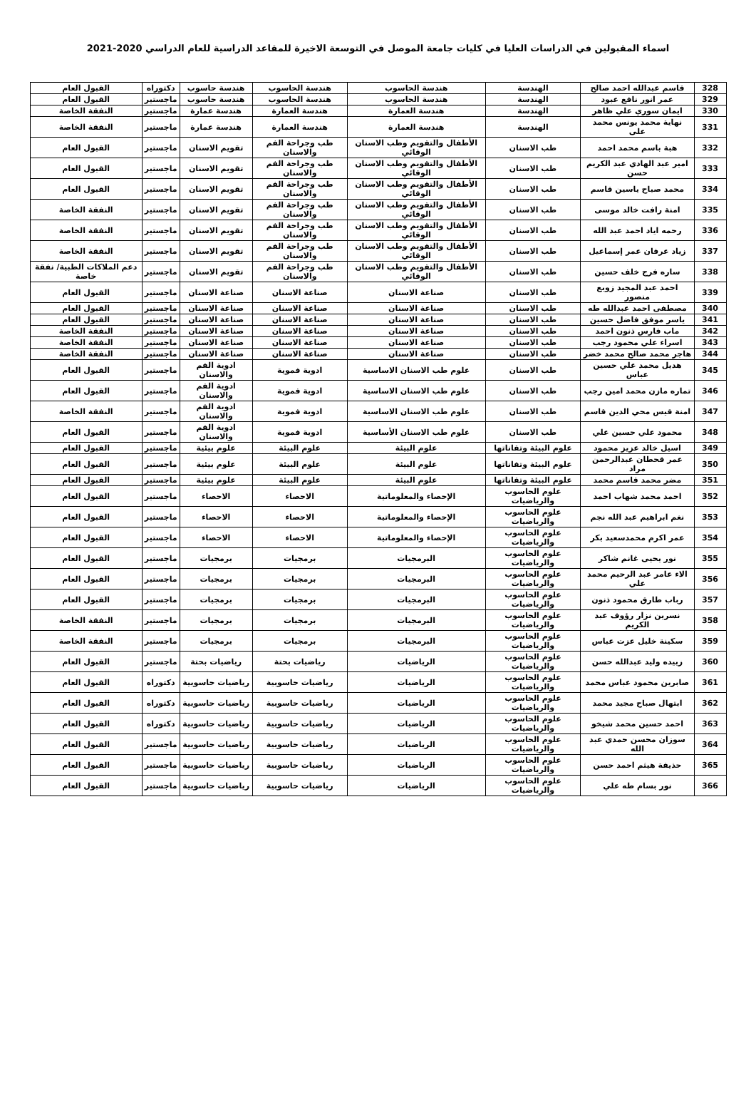اسماء المقبولين في الدراسات العليا في كليات جامعة الموصل في التوسعة الاخيرة للمقاعد الدراسية للعام الدراسي 2020-2021
| 328 | قاسم عبدالله احمد صالح | الهندسة | هندسة الحاسوب | هندسة الحاسوب | هندسة حاسوب | دكتوراه | القبول العام |
| 329 | عمر انور نافع عبود | الهندسة | هندسة الحاسوب | هندسة الحاسوب | هندسة حاسوب | ماجستير | القبول العام |
| 330 | ايمان سوري علي ظاهر | الهندسة | هندسة العمارة | هندسة العمارة | هندسة عمارة | ماجستير | النفقة الخاصة |
| 331 | نهاية محمد يونس محمد على | الهندسة | هندسة العمارة | هندسة العمارة | هندسة عمارة | ماجستير | النفقة الخاصة |
| 332 | هبة باسم محمد احمد | طب الاسنان | الأطفال والتقويم وطب الاسنان الوقائي | طب وجراحة الفم والاسنان | تقويم الاسنان | ماجستير | القبول العام |
| 333 | امير عبد الهادي عبد الكريم حسن | طب الاسنان | الأطفال والتقويم وطب الاسنان الوقائي | طب وجراحة الفم والاسنان | تقويم الاسنان | ماجستير | القبول العام |
| 334 | محمد صباح ياسين قاسم | طب الاسنان | الأطفال والتقويم وطب الاسنان الوقائي | طب وجراحة الفم والاسنان | تقويم الاسنان | ماجستير | القبول العام |
| 335 | امنة رافت خالد موسى | طب الاسنان | الأطفال والتقويم وطب الاسنان الوقائي | طب وجراحة الفم والاسنان | تقويم الاسنان | ماجستير | النفقة الخاصة |
| 336 | رحمه اياد احمد عبد الله | طب الاسنان | الأطفال والتقويم وطب الاسنان الوقائي | طب وجراحة الفم والاسنان | تقويم الاسنان | ماجستير | النفقة الخاصة |
| 337 | زياد عرفان عمر إسماعيل | طب الاسنان | الأطفال والتقويم وطب الاسنان الوقائي | طب وجراحة الفم والاسنان | تقويم الاسنان | ماجستير | النفقة الخاصة |
| 338 | ساره فرج خلف حسين | طب الاسنان | الأطفال والتقويم وطب الاسنان الوقائي | طب وجراحة الفم والاسنان | تقويم الاسنان | ماجستير | دعم الملاكات الطبية/ نفقة خاصة |
| 339 | احمد عبد المجيد زوبع منصور | طب الاسنان | صناعة الاسنان | صناعة الاسنان | صناعة الاسنان | ماجستير | القبول العام |
| 340 | مصطفى احمد عبدالله طه | طب الاسنان | صناعة الاسنان | صناعة الاسنان | صناعة الاسنان | ماجستير | القبول العام |
| 341 | ياسر موفق فاضل حسين | طب الاسنان | صناعة الاسنان | صناعة الاسنان | صناعة الاسنان | ماجستير | القبول العام |
| 342 | ماب فارس ذنون احمد | طب الاسنان | صناعة الاسنان | صناعة الاسنان | صناعة الاسنان | ماجستير | النفقة الخاصة |
| 343 | اسراء علي محمود رجب | طب الاسنان | صناعة الاسنان | صناعة الاسنان | صناعة الاسنان | ماجستير | النفقة الخاصة |
| 344 | هاجر محمد صالح محمد خضر | طب الاسنان | صناعة الاسنان | صناعة الاسنان | صناعة الاسنان | ماجستير | النفقة الخاصة |
| 345 | هديل محمد علي حسين عباس | طب الاسنان | علوم طب الاسنان الاساسية | ادوية فموية | ادوية الفم والاسنان | ماجستير | القبول العام |
| 346 | تماره مازن محمد امين رجب | طب الاسنان | علوم طب الاسنان الاساسية | ادوية فموية | ادوية الفم والاسنان | ماجستير | القبول العام |
| 347 | امنة قيس محي الدين قاسم | طب الاسنان | علوم طب الاسنان الاساسية | ادوية فموية | ادوية الفم والاسنان | ماجستير | النفقة الخاصة |
| 348 | محمود علي حسين علي | طب الاسنان | علوم طب الاسنان الأساسية | ادوية فموية | ادوية الفم والاسنان | ماجستير | القبول العام |
| 349 | اسيل خالد عزيز محمود | علوم البيئة وتقاناتها | علوم البيئة | علوم البيئة | علوم بيئية | ماجستير | القبول العام |
| 350 | عمر قحطان عبدالرحمن مراد | علوم البيئة وتقاناتها | علوم البيئة | علوم البيئة | علوم بيئية | ماجستير | القبول العام |
| 351 | مضر محمد قاسم محمد | علوم البيئة وتقاناتها | علوم البيئة | علوم البيئة | علوم بيئية | ماجستير | القبول العام |
| 352 | احمد محمد شهاب احمد | علوم الحاسوب والرياضيات | الإحصاء والمعلوماتية | الاحصاء | الاحصاء | ماجستير | القبول العام |
| 353 | نغم ابراهيم عبد الله نجم | علوم الحاسوب والرياضيات | الإحصاء والمعلوماتية | الاحصاء | الاحصاء | ماجستير | القبول العام |
| 354 | عمر اكرم محمدسعيد بكر | علوم الحاسوب والرياضيات | الإحصاء والمعلوماتية | الاحصاء | الاحصاء | ماجستير | القبول العام |
| 355 | نور يحيى غانم شاكر | علوم الحاسوب والرياضيات | البرمجيات | برمجيات | برمجيات | ماجستير | القبول العام |
| 356 | الاء عامر عبد الرحيم محمد علي | علوم الحاسوب والرياضيات | البرمجيات | برمجيات | برمجيات | ماجستير | القبول العام |
| 357 | رباب طارق محمود ذنون | علوم الحاسوب والرياضيات | البرمجيات | برمجيات | برمجيات | ماجستير | القبول العام |
| 358 | نسرين نزار رؤوف عبد الكريم | علوم الحاسوب والرياضيات | البرمجيات | برمجيات | برمجيات | ماجستير | النفقة الخاصة |
| 359 | سكينة خليل عزت عباس | علوم الحاسوب والرياضيات | البرمجيات | برمجيات | برمجيات | ماجستير | النفقة الخاصة |
| 360 | زبيده وليد عبدالله حسن | علوم الحاسوب والرياضيات | الرياضيات | رياضيات بحتة | رياضيات بحتة | ماجستير | القبول العام |
| 361 | صابرين محمود عباس محمد | علوم الحاسوب والرياضيات | الرياضيات | رياضيات حاسوبية | رياضيات حاسوبية | دكتوراه | القبول العام |
| 362 | ابتهال صباح مجيد محمد | علوم الحاسوب والرياضيات | الرياضيات | رياضيات حاسوبية | رياضيات حاسوبية | دكتوراه | القبول العام |
| 363 | احمد حسين محمد شيخو | علوم الحاسوب والرياضيات | الرياضيات | رياضيات حاسوبية | رياضيات حاسوبية | دكتوراه | القبول العام |
| 364 | سوزان محسن حمدي عبد الله | علوم الحاسوب والرياضيات | الرياضيات | رياضيات حاسوبية | رياضيات حاسوبية | ماجستير | القبول العام |
| 365 | حذيفة هيثم احمد حسن | علوم الحاسوب والرياضيات | الرياضيات | رياضيات حاسوبية | رياضيات حاسوبية | ماجستير | القبول العام |
| 366 | نور بسام طه علي | علوم الحاسوب والرياضيات | الرياضيات | رياضيات حاسوبية | رياضيات حاسوبية | ماجستير | القبول العام |